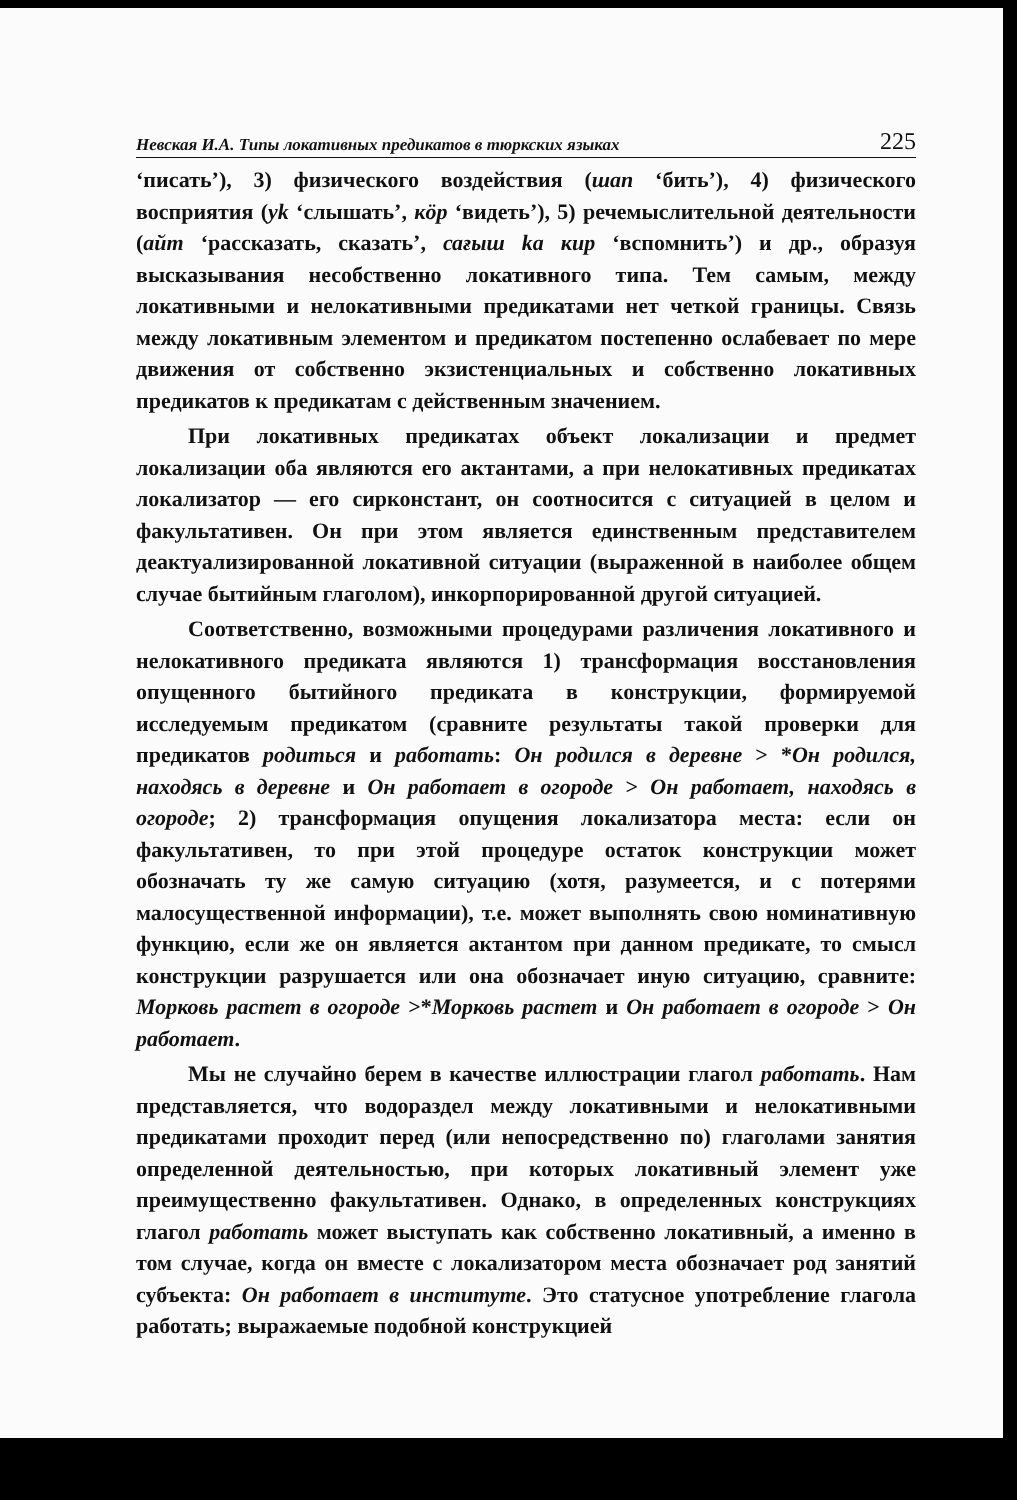Невская И.А. Типы локативных предикатов в тюркских языках 225
‘писать’), 3) физического воздействия (шап ‘бить’), 4) физического восприятия (уk ‘слышать’, кӧр ‘видеть’), 5) речемыслительной деятельности (айт ‘рассказать, сказать’, сағыш kа кир ‘вспомнить’) и др., образуя высказывания несобственно локативного типа. Тем самым, между локативными и нелокативными предикатами нет четкой границы. Связь между локативным элементом и предикатом постепенно ослабевает по мере движения от собственно экзистенциальных и собственно локативных предикатов к предикатам с действенным значением.
При локативных предикатах объект локализации и предмет локализации оба являются его актантами, а при нелокативных предикатах локализатор — его сирконстант, он соотносится с ситуацией в целом и факультативен. Он при этом является единственным представителем деактуализированной локативной ситуации (выраженной в наиболее общем случае бытийным глаголом), инкорпорированной другой ситуацией.
Соответственно, возможными процедурами различения локативного и нелокативного предиката являются 1) трансформация восстановления опущенного бытийного предиката в конструкции, формируемой исследуемым предикатом (сравните результаты такой проверки для предикатов родиться и работать: Он родился в деревне > *Он родился, находясь в деревне и Он работает в огороде > Он работает, находясь в огороде; 2) трансформация опущения локализатора места: если он факультативен, то при этой процедуре остаток конструкции может обозначать ту же самую ситуацию (хотя, разумеется, и с потерями малосущественной информации), т.е. может выполнять свою номинативную функцию, если же он является актантом при данном предикате, то смысл конструкции разрушается или она обозначает иную ситуацию, сравните: Морковь растет в огороде >*Морковь растет и Он работает в огороде > Он работает.
Мы не случайно берем в качестве иллюстрации глагол работать. Нам представляется, что водораздел между локативными и нелокативными предикатами проходит перед (или непосредственно по) глаголами занятия определенной деятельностью, при которых локативный элемент уже преимущественно факультативен. Однако, в определенных конструкциях глагол работать может выступать как собственно локативный, а именно в том случае, когда он вместе с локализатором места обозначает род занятий субъекта: Он работает в институте. Это статусное употребление глагола работать; выражаемые подобной конструкцией